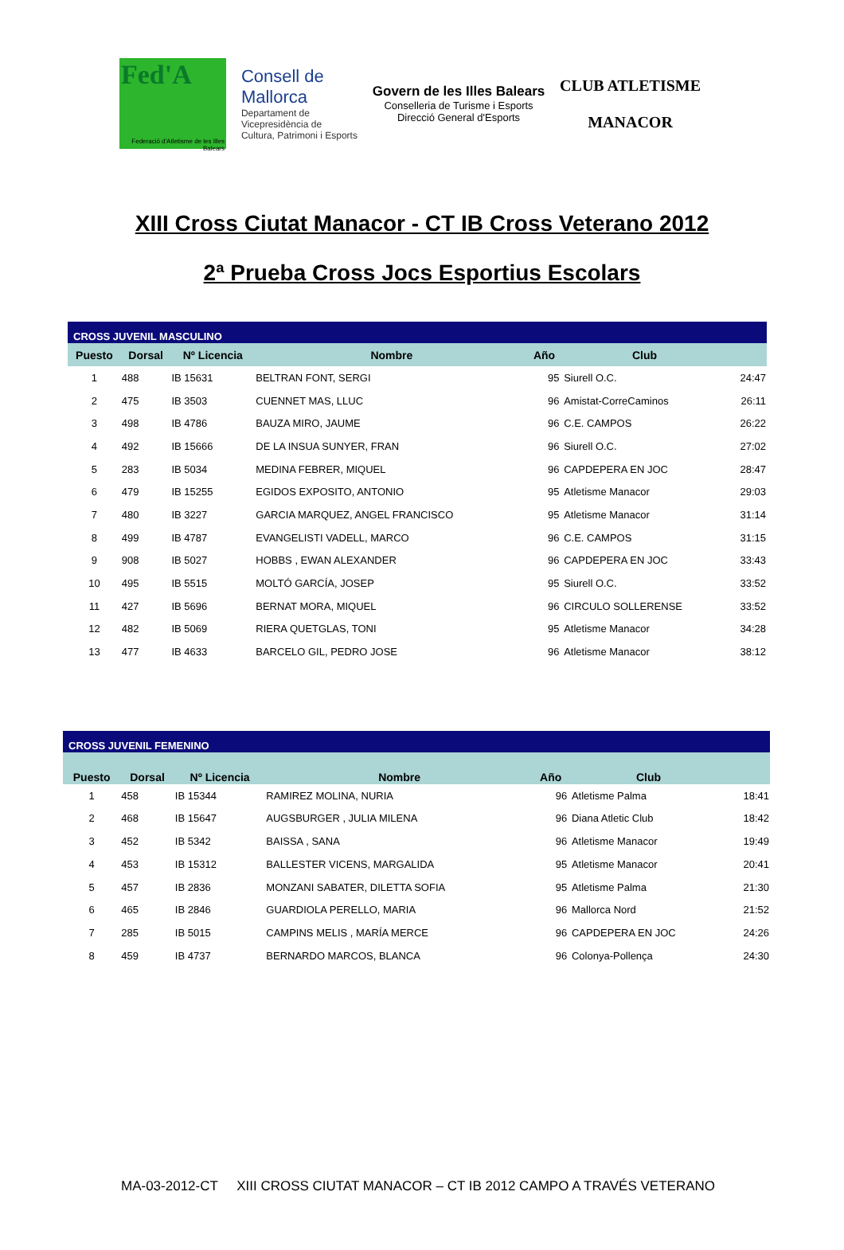Fed'A
Federació d'Atletisme de les Illes Balears
Consell de
Mallorca
Departament de
Vicepresidència de
Cultura, Patrimoni i Esports
Govern de les Illes Balears
Conselleria de Turisme i Esports
Direcció General d'Esports
CLUB ATLETISME
MANACOR
XIII Cross Ciutat Manacor - CT IB Cross Veterano 2012
2ª Prueba Cross Jocs Esportius Escolars
| CROSS JUVENIL MASCULINO | | | | | | |
| --- | --- | --- | --- | --- | --- | --- |
| Puesto | Dorsal | Nº Licencia | Nombre | Año | Club | |
| 1 | 488 | IB 15631 | BELTRAN FONT, SERGI | 95 | Siurell O.C. | 24:47 |
| 2 | 475 | IB 3503 | CUENNET MAS, LLUC | 96 | Amistat-CorreCaminos | 26:11 |
| 3 | 498 | IB 4786 | BAUZA MIRO, JAUME | 96 | C.E. CAMPOS | 26:22 |
| 4 | 492 | IB 15666 | DE LA INSUA SUNYER, FRAN | 96 | Siurell O.C. | 27:02 |
| 5 | 283 | IB 5034 | MEDINA FEBRER, MIQUEL | 96 | CAPDEPERA EN JOC | 28:47 |
| 6 | 479 | IB 15255 | EGIDOS EXPOSITO, ANTONIO | 95 | Atletisme Manacor | 29:03 |
| 7 | 480 | IB 3227 | GARCIA MARQUEZ, ANGEL FRANCISCO | 95 | Atletisme Manacor | 31:14 |
| 8 | 499 | IB 4787 | EVANGELISTI VADELL, MARCO | 96 | C.E. CAMPOS | 31:15 |
| 9 | 908 | IB 5027 | HOBBS , EWAN ALEXANDER | 96 | CAPDEPERA EN JOC | 33:43 |
| 10 | 495 | IB 5515 | MOLTÓ GARCÍA, JOSEP | 95 | Siurell O.C. | 33:52 |
| 11 | 427 | IB 5696 | BERNAT MORA, MIQUEL | 96 | CIRCULO SOLLERENSE | 33:52 |
| 12 | 482 | IB 5069 | RIERA QUETGLAS, TONI | 95 | Atletisme Manacor | 34:28 |
| 13 | 477 | IB 4633 | BARCELO GIL, PEDRO JOSE | 96 | Atletisme Manacor | 38:12 |
| CROSS JUVENIL FEMENINO | | | | | | |
| --- | --- | --- | --- | --- | --- | --- |
| Puesto | Dorsal | Nº Licencia | Nombre | Año | Club | |
| 1 | 458 | IB 15344 | RAMIREZ MOLINA, NURIA | 96 | Atletisme Palma | 18:41 |
| 2 | 468 | IB 15647 | AUGSBURGER , JULIA MILENA | 96 | Diana Atletic Club | 18:42 |
| 3 | 452 | IB 5342 | BAISSA , SANA | 96 | Atletisme Manacor | 19:49 |
| 4 | 453 | IB 15312 | BALLESTER VICENS, MARGALIDA | 95 | Atletisme Manacor | 20:41 |
| 5 | 457 | IB 2836 | MONZANI SABATER, DILETTA SOFIA | 95 | Atletisme Palma | 21:30 |
| 6 | 465 | IB 2846 | GUARDIOLA PERELLO, MARIA | 96 | Mallorca Nord | 21:52 |
| 7 | 285 | IB 5015 | CAMPINS MELIS , MARÍA MERCE | 96 | CAPDEPERA EN JOC | 24:26 |
| 8 | 459 | IB 4737 | BERNARDO MARCOS, BLANCA | 96 | Colonya-Pollença | 24:30 |
MA-03-2012-CT XIII CROSS CIUTAT MANACOR – CT IB 2012 CAMPO A TRAVÉS VETERANO